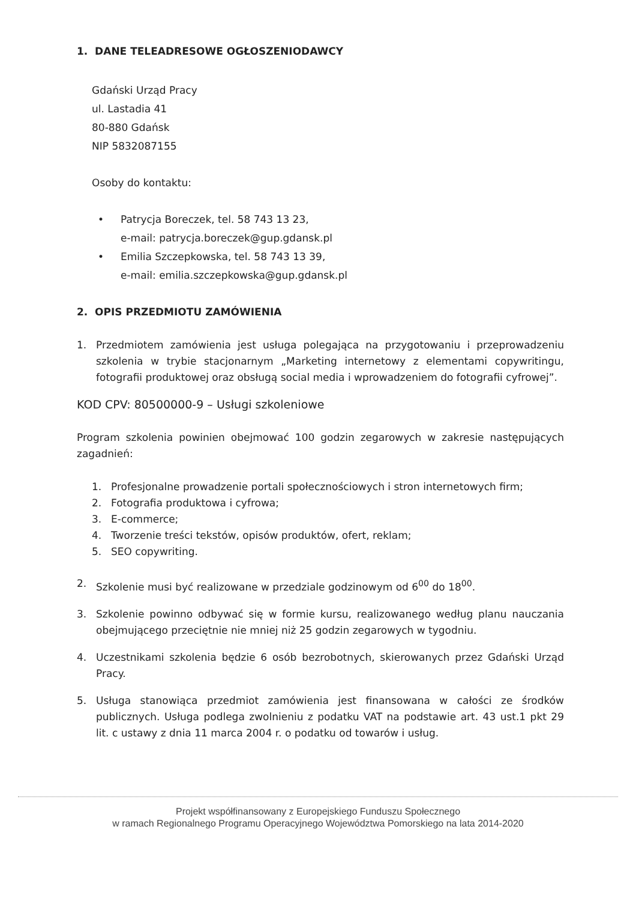1. DANE TELEADRESOWE OGŁOSZENIODAWCY
Gdański Urząd Pracy
ul. Lastadia 41
80-880 Gdańsk
NIP 5832087155
Osoby do kontaktu:
• Patrycja Boreczek, tel. 58 743 13 23,
e-mail: patrycja.boreczek@gup.gdansk.pl
• Emilia Szczepkowska, tel. 58 743 13 39,
e-mail: emilia.szczepkowska@gup.gdansk.pl
2. OPIS PRZEDMIOTU ZAMÓWIENIA
1. Przedmiotem zamówienia jest usługa polegająca na przygotowaniu i przeprowadzeniu szkolenia w trybie stacjonarnym „Marketing internetowy z elementami copywritingu, fotografii produktowej oraz obsługą social media i wprowadzeniem do fotografii cyfrowej”.
KOD CPV: 80500000-9 – Usługi szkoleniowe
Program szkolenia powinien obejmować 100 godzin zegarowych w zakresie następujących zagadnień:
1. Profesjonalne prowadzenie portali społecznościowych i stron internetowych firm;
2. Fotografia produktowa i cyfrowa;
3. E-commerce;
4. Tworzenie treści tekstów, opisów produktów, ofert, reklam;
5. SEO copywriting.
2. Szkolenie musi być realizowane w przedziale godzinowym od 6<sup>00</sup> do 18<sup>00</sup>.
3. Szkolenie powinno odbywać się w formie kursu, realizowanego według planu nauczania obejmującego przeciętnie nie mniej niż 25 godzin zegarowych w tygodniu.
4. Uczestnikami szkolenia będzie 6 osób bezrobotnych, skierowanych przez Gdański Urząd Pracy.
5. Usługa stanowiąca przedmiot zamówienia jest finansowana w całości ze środków publicznych. Usługa podlega zwolnieniu z podatku VAT na podstawie art. 43 ust.1 pkt 29 lit. c ustawy z dnia 11 marca 2004 r. o podatku od towarów i usług.
Projekt współfinansowany z Europejskiego Funduszu Społecznego
w ramach Regionalnego Programu Operacyjnego Województwa Pomorskiego na lata 2014-2020